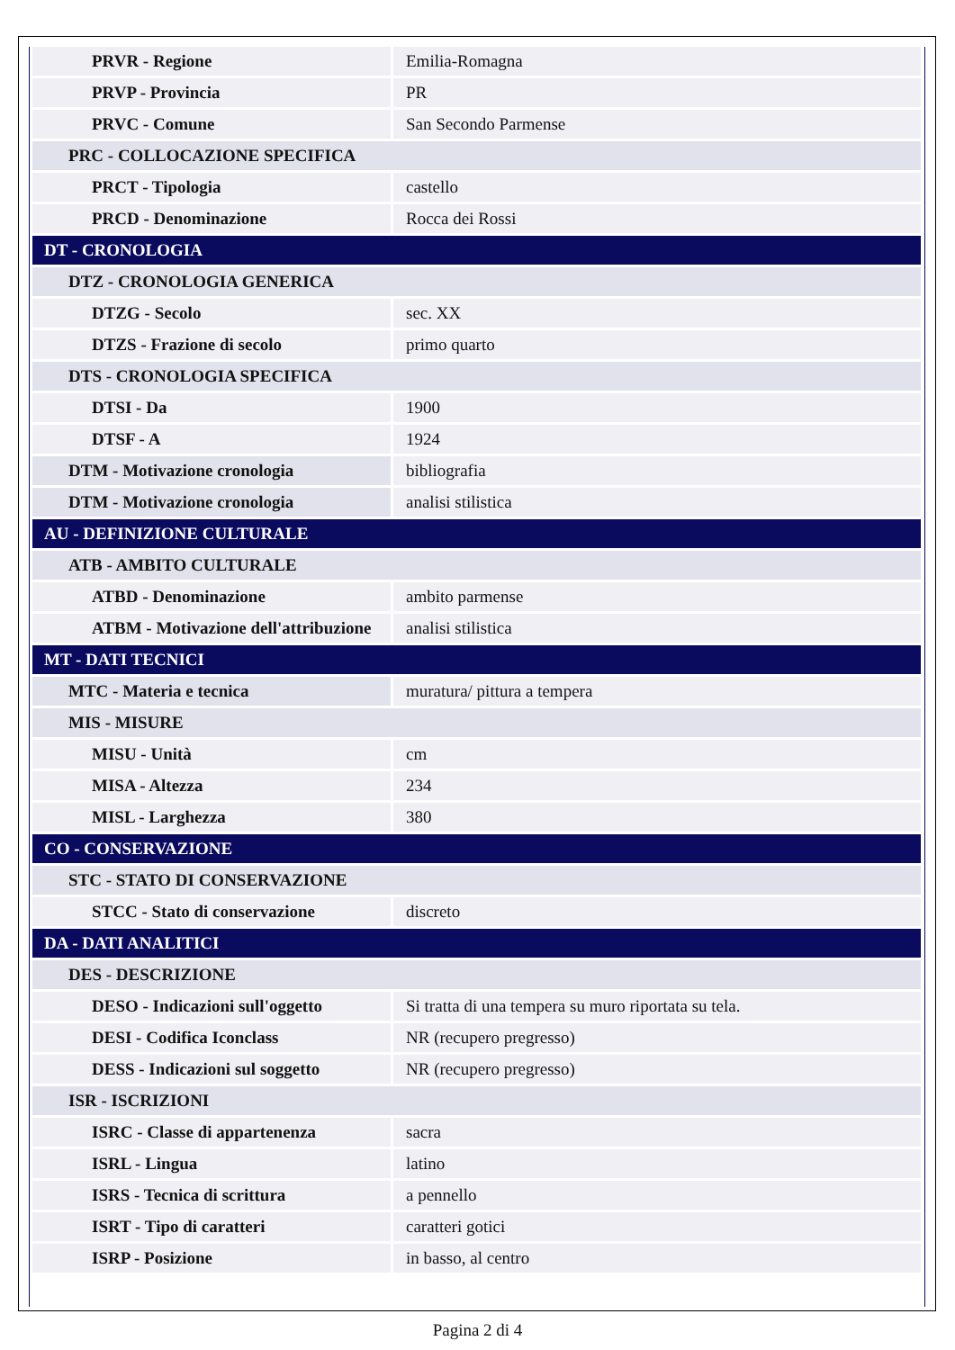| PRVR - Regione | Emilia-Romagna |
| PRVP - Provincia | PR |
| PRVC - Comune | San Secondo Parmense |
| PRC - COLLOCAZIONE SPECIFICA | |
| PRCT - Tipologia | castello |
| PRCD - Denominazione | Rocca dei Rossi |
| DT - CRONOLOGIA | |
| DTZ - CRONOLOGIA GENERICA | |
| DTZG - Secolo | sec. XX |
| DTZS - Frazione di secolo | primo quarto |
| DTS - CRONOLOGIA SPECIFICA | |
| DTSI - Da | 1900 |
| DTSF - A | 1924 |
| DTM - Motivazione cronologia | bibliografia |
| DTM - Motivazione cronologia | analisi stilistica |
| AU - DEFINIZIONE CULTURALE | |
| ATB - AMBITO CULTURALE | |
| ATBD - Denominazione | ambito parmense |
| ATBM - Motivazione dell'attribuzione | analisi stilistica |
| MT - DATI TECNICI | |
| MTC - Materia e tecnica | muratura/ pittura a tempera |
| MIS - MISURE | |
| MISU - Unità | cm |
| MISA - Altezza | 234 |
| MISL - Larghezza | 380 |
| CO - CONSERVAZIONE | |
| STC - STATO DI CONSERVAZIONE | |
| STCC - Stato di conservazione | discreto |
| DA - DATI ANALITICI | |
| DES - DESCRIZIONE | |
| DESO - Indicazioni sull'oggetto | Si tratta di una tempera su muro riportata su tela. |
| DESI - Codifica Iconclass | NR (recupero pregresso) |
| DESS - Indicazioni sul soggetto | NR (recupero pregresso) |
| ISR - ISCRIZIONI | |
| ISRC - Classe di appartenenza | sacra |
| ISRL - Lingua | latino |
| ISRS - Tecnica di scrittura | a pennello |
| ISRT - Tipo di caratteri | caratteri gotici |
| ISRP - Posizione | in basso, al centro |
Pagina 2 di 4